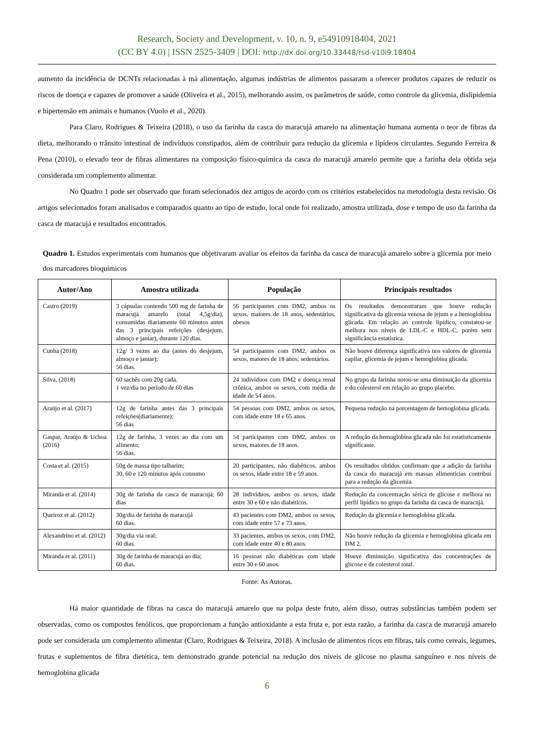Research, Society and Development, v. 10, n. 9, e54910918404, 2021
(CC BY 4.0) | ISSN 2525-3409 | DOI: http://dx.doi.org/10.33448/rsd-v10i9.18404
aumento da incidência de DCNTs relacionadas à má alimentação, algumas indústrias de alimentos passaram a oferecer produtos capazes de reduzir os riscos de doença e capazes de promover a saúde (Oliveira et al., 2015), melhorando assim, os parâmetros de saúde, como controle da glicemia, dislipidemia e hipertensão em animais e humanos (Vuolo et al., 2020).
Para Claro, Rodrigues & Teixeira (2018), o uso da farinha da casca do maracujá amarelo na alimentação humana aumenta o teor de fibras da dieta, melhorando o trânsito intestinal de indivíduos constipados, além de contribuir para redução da glicemia e lipídeos circulantes. Segundo Ferreira & Pena (2010), o elevado teor de fibras alimentares na composição físico-química da casca do maracujá amarelo permite que a farinha dela obtida seja considerada um complemento alimentar.
No Quadro 1 pode ser observado que foram selecionados dez artigos de acordo com os critérios estabelecidos na metodologia desta revisão. Os artigos selecionados foram analisados e comparados quanto ao tipo de estudo, local onde foi realizado, amostra utilizada, dose e tempo de uso da farinha da casca de maracujá e resultados encontrados.
Quadro 1. Estudos experimentais com humanos que objetivaram avaliar os efeitos da farinha da casca de maracujá amarelo sobre a glicemia por meio dos marcadores bioquímicos
| Autor/Ano | Amostra utilizada | População | Principais resultados |
| --- | --- | --- | --- |
| Castro (2019) | 3 cápsulas contendo 500 mg de farinha de maracujá amarelo (total 4,5g/dia), consumidas diariamente 60 minutos antes das 3 principais refeições (desjejum, almoço e jantar), durante 120 dias. | 56 participantes com DM2, ambos os sexos, maiores de 18 anos, sedentários, obesos | Os resultados demonstraram que houve redução significativa da glicemia venosa de jejum e a hemoglobina glicada. Em relação ao controle lipídico, constatou-se melhora nos níveis de LDL-C e HDL-C, porém sem significância estatística. |
| Cunha (2018) | 12g/ 3 vezes ao dia (antes do desjejum, almoço e jantar); 56 dias. | 54 participantes com DM2, ambos os sexos, maiores de 18 anos; sedentários. | Não houve diferença significativa nos valores de glicemia capilar, glicemia de jejum e hemoglobina glicada. |
| Silva, (2018) | 60 sachês com 20g cada. 1 vez/dia no período de 60 dias | 24 indivíduos com DM2 e doença renal crônica, ambos os sexos, com média de idade de 54 anos. | No grupo da farinha notou-se uma diminuição da glicemia e do colesterol em relação ao grupo placebo. |
| Araújo et al. (2017) | 12g de farinha antes das 3 principais refeições(diariamente); 56 dias | 54 pessoas com DM2, ambos os sexos, com idade entre 18 e 65 anos. | Pequena redução na porcentagem de hemoglobina glicada. |
| Gaspar, Araújo & Uchoa (2016) | 12g de farinha, 3 vezes ao dia com um alimento; 56 dias. | 54 participantes com DM2, ambos os sexos, maiores de 18 anos. | A redução da hemoglobina glicada não foi estatisticamente significante. |
| Costa et al. (2015) | 50g de massa tipo talharim; 30, 60 e 120 minutos após consumo | 20 participantes, não diabéticos, ambos os sexos, idade entre 18 e 59 anos. | Os resultados obtidos confirmam que a adição da farinha da casca do maracujá em massas alimentícias contribui para a redução da glicemia. |
| Miranda et al. (2014) | 30g de farinha da casca de maracujá; 60 dias | 28 indivíduos, ambos os sexos, idade entre 30 e 60 e não diabéticos. | Redução da concentração sérica de glicose e melhora no perfil lipídico no grupo da farinha da casca de maracujá. |
| Queiroz et al. (2012) | 30g/dia de farinha de maracujá 60 dias. | 43 pacientes com DM2, ambos os sexos, com idade entre 57 e 73 anos. | Redução da glicemia e hemoglobina glicada. |
| Alexandrino et al. (2012) | 30g/dia via oral; 60 dias. | 33 pacientes, ambos os sexos, com DM2, com idade entre 40 e 80 anos. | Não houve redução da glicemia e hemoglobina glicada em DM 2. |
| Miranda et al. (2011) | 30g de farinha de maracujá ao dia; 60 dias. | 16 pessoas não diabéticas com idade entre 30 e 60 anos. | Houve diminuição significativa das concentrações de glicose e de colesterol total. |
Fonte: As Autoras.
Há maior quantidade de fibras na casca do maracujá amarelo que na polpa deste fruto, além disso, outras substâncias também podem ser observadas, como os compostos fenólicos, que proporcionam a função antioxidante a esta fruta e, por esta razão, a farinha da casca de maracujá amarelo pode ser considerada um complemento alimentar (Claro, Rodrigues & Teixeira, 2018). A inclusão de alimentos ricos em fibras, tais como cereais, legumes, frutas e suplementos de fibra dietética, tem demonstrado grande potencial na redução dos níveis de glicose no plasma sanguíneo e nos níveis de hemoglobina glicada
6